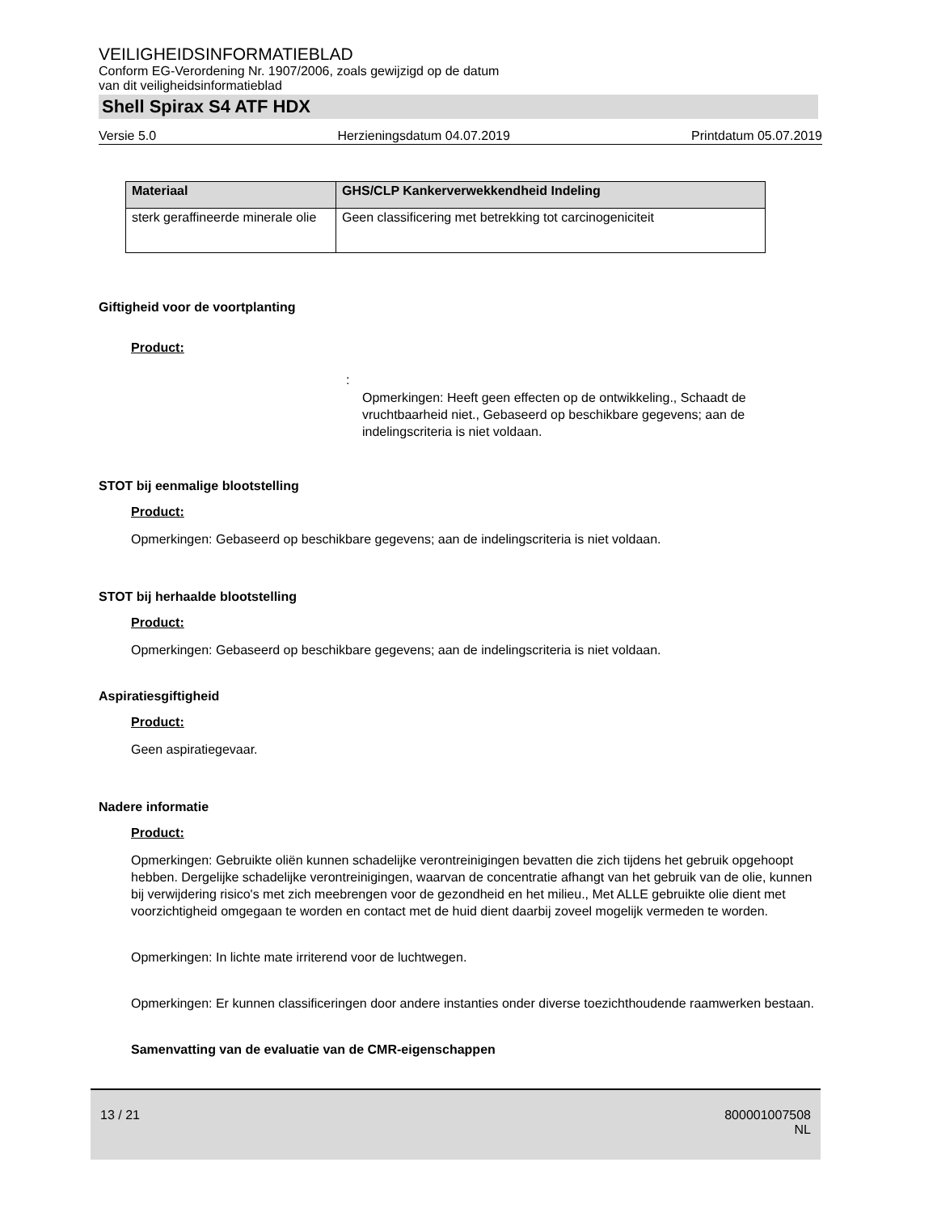VEILIGHEIDSINFORMATIEBLAD
Conform EG-Verordening Nr. 1907/2006, zoals gewijzigd op de datum
van dit veiligheidsinformatieblad
Shell Spirax S4 ATF HDX
Versie 5.0 Herzieningsdatum 04.07.2019 Printdatum 05.07.2019
| Materiaal | GHS/CLP Kankerverwekkendheid Indeling |
| --- | --- |
| sterk geraffineerde minerale olie | Geen classificering met betrekking tot carcinogeniciteit |
Giftigheid voor de voortplanting
Product:
:
Opmerkingen: Heeft geen effecten op de ontwikkeling., Schaadt de vruchtbaarheid niet., Gebaseerd op beschikbare gegevens; aan de indelingscriteria is niet voldaan.
STOT bij eenmalige blootstelling
Product:
Opmerkingen: Gebaseerd op beschikbare gegevens; aan de indelingscriteria is niet voldaan.
STOT bij herhaalde blootstelling
Product:
Opmerkingen: Gebaseerd op beschikbare gegevens; aan de indelingscriteria is niet voldaan.
Aspiratiesgiftigheid
Product:
Geen aspiratiegevaar.
Nadere informatie
Product:
Opmerkingen: Gebruikte oliën kunnen schadelijke verontreinigingen bevatten die zich tijdens het gebruik opgehoopt hebben. Dergelijke schadelijke verontreinigingen, waarvan de concentratie afhangt van het gebruik van de olie, kunnen bij verwijdering risico's met zich meebrengen voor de gezondheid en het milieu., Met ALLE gebruikte olie dient met voorzichtigheid omgegaan te worden en contact met de huid dient daarbij zoveel mogelijk vermeden te worden.
Opmerkingen: In lichte mate irriterend voor de luchtwegen.
Opmerkingen: Er kunnen classificeringen door andere instanties onder diverse toezichthoudende raamwerken bestaan.
Samenvatting van de evaluatie van de CMR-eigenschappen
13 / 21 800001007508
NL